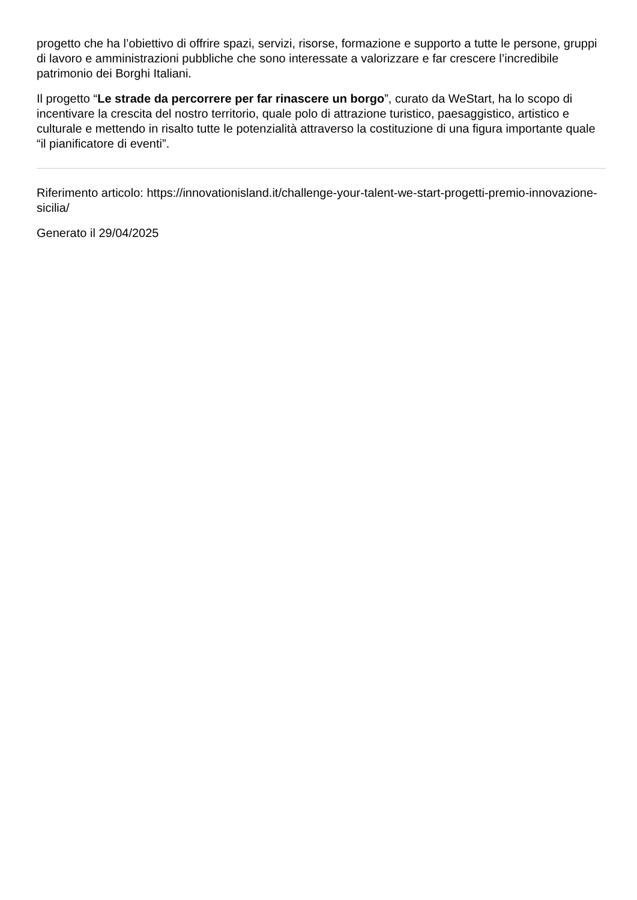progetto che ha l’obiettivo di offrire spazi, servizi, risorse, formazione e supporto a tutte le persone, gruppi di lavoro e amministrazioni pubbliche che sono interessate a valorizzare e far crescere l’incredibile patrimonio dei Borghi Italiani.
Il progetto “Le strade da percorrere per far rinascere un borgo”, curato da WeStart, ha lo scopo di incentivare la crescita del nostro territorio, quale polo di attrazione turistico, paesaggistico, artistico e culturale e mettendo in risalto tutte le potenzialità attraverso la costituzione di una figura importante quale “il pianificatore di eventi”.
Riferimento articolo: https://innovationisland.it/challenge-your-talent-we-start-progetti-premio-innovazione-sicilia/
Generato il 29/04/2025